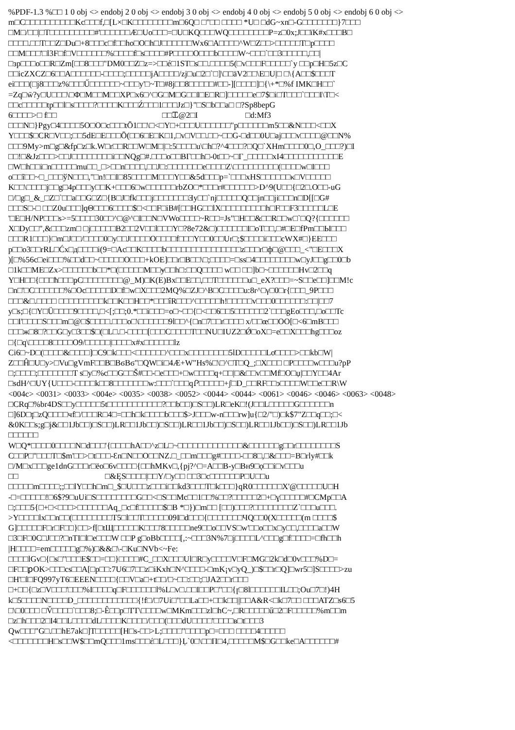%PDF-1.3 %□□ 1 0 obj <> endobj 2 0 obj <> endobj 3 0 obj <> endobj 4 0 obj <> endobj 5 0 obj <> endobj 6 0 obj <> m□C□□□□□□□□□□Kc□□□f,□[L×□K□□□□□□□□m□6Q□ □"□□ □□□□ *U□ □dG~xn□-G□□□□□□□}7□□□ □M□/□□|□T□□□□□□□□□#'□□□□□□Æ□Uo□□□=□U□KQ□□□WQ□□□□□□□□P=z□0x;J□□ïK#x□□□B□ □□□□.□□T□□Z□Du□+8□□□c□f□□ho□O□h□J□□□□□□Wx6□A□□□□^W□Z□□>□□□□□T□p□□□□ □□M□□□'□l3F□f□V□□□□□□%□□□□f□s□□□□#P□□□□O□□□b□□□□W~□□□`□□3□□□□□,□□| □зp□□□o□□R□Zm[□□8□□□"DM0□□Z□z=>□□é□1ST□s□□.□□□□5(□v□□□F□□□□□`y □□p□H□5z□C □□icZXCZ□6□□A□□□□□□-□□□□;□□□□□jA□□□□/zj□u□2□`□]\□□āV2□□\E□U|□ □\{A□□$□□□T ei□□□(□j8□□□z%□□□Ű□□□□□□~□□□y'□~T□#8j□□8□□□□□#□□-][□□□□]□{\+*□%f IMK□H□□` =Zq□w̄?y□U□□□\□Φ□M□□M□□XP□x6□^□G□M□G□□I□E□R□]□□□□□e□7$□i□T□□□`□□□I\T□< □□c□□□□□tp□□l□s□□□□?□□□□K□□□Ź□□□1□□□Jz□}"□S□b□□a□ □?Sp8bepG 6□□□□>□ f□□ □□Ꮖ@2□I □d:Mf3 □□□N□}Pgy□4□□□□5O□O□c□□□tŌ1□□\□<□Y□+□□□U□□□□□□"p□□□□□□m5□□&N□□□<□□X Y□□□$□CR□V□□;□□5dE□E□□□Ō(□□6□E□K□1,□v□V□□.□□~□□G-□d□□0U□aj□□□v□□□□@□□N% □□□9My>m□g□&fp□z□k.W□r□□R□□W□M□|□:5□□□□u\□h□?^4□□□?□Q□`XHm□□□□0□,O_□□□?)□I □□!□&Jz□□□>□□J□□□□□□□□i□□NQg□#.□□□o□□BΓ□□h□-0t□□~□Γ_□□□□□xI4□□□□□□□□□□□E □W□h□□i□n□□□□□mu□□_□>□□n□□□□,□□J□:□□□□□□□e□□□□Z\□□□□□□□□□(□□□□w□I□□□ o□□ĩ□□~□_□□□ўN□□□,"□n!□□I□85□□□□M□□□Y□□&5d□□□p=`□□□xHS□□□□□□κ□V□□□□□ K□□\□□□□j□□g□4p□□□y□□K+□□□6□w□□□□□□rbZO□*□□□r#□□□□□□>D^9(U□□{□2□.O□□-uG □/□g□_&_□Z□`□□a□□G□Z□{B□J□fk□□□j□□□□□□□Ǝy□□`nj□□□□□Q□□jn□□ji□□□n□D[[□G# □□□S□-□ □□Z0u□□□]qΘ□□□6□□□□$□<□□F□iB#[□□HG□□lX□□□□□□□□□h□F□□F3□□□□□L□E '□E□H/NP□□□s>=5□□□□30□□^□@^□I□□N□VWo□□□□~R□□=Js"□H□□&□□R□□w□`□Q?{□□□□□□ X□Dy□□",&□□□zm□ □j□□□□□B2□□2V□□l□□□Y□?8e72&□)□□□□□□I□oT□□,□#□E□fPm□□Ы□□□ □□□R1□□□}□m□J□□/□□□□0□y□□J□□□□O□□□□f□□□Y□□0□□Ur□;$□□□□i□□□cWX#□}EE□□□ p□□o3□□rRL□Ćx□д□□□□i(9=□Ac□□K□□□□b□□□□□□□□□□□□□□□z□□□r□ф□@□□□_<"□E□□□X )[□%56c□ei□□□%□□d□□~□□□□□O□□□+kOE]□□r□B□□\□;□□□□=□ss□4□□□□□□□□w□yJ□□g□□0□b □1k□□ME□Zx>□□□□□□b□□*□(□□□□□M□□ɏ□□h□:□□Q□□□□ w□□ □□]b□~□□□□□□Hv□2□□q Y□H□□{□□□ħ□□□ҏC□□□□□□□□@_M)□K(E)Bx□□E□□,□□T□□□□□□u□_eX?□□□=~S□□e□□]□□M!c □n□'□C□□□□□□%□Oc□□□□□D□f□w□X□□□2MQ%□ZJ□^B□C□□□□u:8r^□γ□0□r{□□□_9P□□□ □□□&□.□□□□ □□□□□□□□□k□□K□□H□□*□□□îR□□□^□□□□□h!□□□□□v□□□0□□□□□□:□□|□□7 y□s;□{□Y□Ü□□□□9□□□□,□<[;□□;0.*□□i□□□=o□~□□{□<□□6□□5□□□□□□2`□□□gEo□□□,□o□□Tc □□I'□□□□S□□□m□@□$□□□□.□□□o□\□□□□□□9l□□^{□n□7□□r□□□□ x/□□œ□□OO[□<6□mB□□□ □□□ж□8□?□□G□y□3□□$□(□L□.□-□□□□[□□□C□□□□T□□NU□IUZ2□Ǿ□oX□=e□□X□□□hg□□□oz □{□q\□□□□8□□□□O9/□□□□□|□□□□x#x□□□□□□lz Ci6□~D□(□□□□&□□□□]□C9□k□□□<□□□□□□^□□□x□□□□□□□□5lD□□□□□Lơ□□□□>□□kb□W| Z□□Ĥ□U□y>□Vu□gVmF□□B□BϭBϭ"□QW□i□4Æ+W"Hs%□\□^□T□Q_;□X□□□ □P□□□□w□□□u?pP □;□□□□;□□□□□□□T s□y□%c□□G□□Š#□□-□e□□□+□w□□□□q+□□|□&□□v□□Mf□O□џ|□□Y□□4Ar □sdH^□UY{U□□□-□□□□k□□8□□□□□□□w:□□□`□□□qᎵ□□□□□+ʃ□D_□□RF□□э□□□□W□□e□□R\W <004c> <0031> <0033> <004e> <0035> <0038> <0052> <0044> <0044> <0061> <0046> <0046> <0063> <0048> □CRq□%br4DS□□y□□□□□5t□□□□□□□□□□□?□□b□□)□S□□)LR□eK□!(J□□L□□□□□G□□□□□□n □]6D□ţ□zQ□□□□чf□/□□□R□4□=□□h□k□□□□b□□□$>J□□□w-n□□□rw]u{□2/"□)□k$7"Z□□q□□;□< &0K□□s;g□j&□□1Jb□□)□S□□)LR□□1Jb□□)□S□□)LR□□1Jb□□)□S□□)LR□□1Jb□□)□S□□)LR□□1Jb □□□□□□ W□Q*□□□□0□□□□N□d□□□'{□□□□hA□□^z□L□~□□□□□□□□□□□□□&□□□□□□g□□r□□□□□□□□S C□□P□"□□□T□$m'□□>□t□□□-Ɛn□N□□O□□NZ.□_□□m□□□g#□□□□-□□8□,□&□□□=B□rly#□□k □/M□x□□□ge1dnG□□□r□ëo□6v□□□□{□□hMKv□,{pj?^□=A□□B-y□Вн9□ọ□□i□v□□□u □□ □&ĘS□□□□|□□Y/□y□□ □□3□c□□□□□□P□U□□u □□□□□m□□□□;;□□lY□□h□m□_$□U□□□z□□□i□□kd3□□□T□k□□□}qR0□□□□□□X'@□□□□□U□H -□=□□□□□!□6$?9□uUi□S□□□□□□□□G□□<□S□□Mc□□1□□%□□?□□□□□2□+□ɣ□□□□□#□CMp□□A □;□□□5{□+□<□□□>□□□□□□Aq_□c□f□□□□□$□B *□})□m□□ [□□)□□□?□□□□□□□□Z`□□□u□□□. >Y□□□□lx□□n□□(□□□□□□□□T5□l□□T□□□□□09I□d□□□{□□□□□□□ЧQ□□0(X□□□□□(m □□□□$ G]□□□□□F□r□F□□}□□>f[□tЩ□□□□□K□□□'8□□□□□ne9□□o□□VS□w'□□o□□x□y□□,□□□□a□□W □3□F□0C□J□□?□nTI□l□e□□□W □□P g□oBb□□□□[,:~□□□3N%7□j□□□□L^□□□g□f□□□□=□fh□□h |H□□□□=em□□□□□g□%)□&&□\-□Ku□NVb<~Fe: □□□□lGv□{□s□"□□□E$□□=□□}□□□□#C_□□X□□□Ul□R□y□□□□V□F□MG□2k□d□0v□□□%D□= □F□□ꝑOK>□□□cs□□A[□p□□:7U6□7□□z□iKxh□N^□□□□-□mK¡v□yQ_)□$□□r□Q]□wr5□]S□□□□>zu □H'□l□FQ997yT6□EEEN□□□□{□□V□a□+t□□/□~□□:□□;□JA2□□r□□□ □+□□{□z□V□□□'□□□%I□□□□q□F□□□□□□l%L□v□.□□I□□P□"□□{ɼ□8l□□□□□□IL□□;Ou□7□!)4H k□5□□□□N□□□□D_□□□□□□□□□□□□{!f□/□7Ui□"□□La□□+□□k□□||□□A&R<□k□7□□ □□□ATZ□s6□5 □\□0□□□ □V̌□□□□`□□□8;□-Ê□□p□TT\□□□□w□MKm□□□zl□hC~,□R□□□□□ű□2□F□□□□□%m□□m □z□h□□□2□I4□□L□□□□dL□□□□K□□□□/□□□(□□□dU□□□□'□□□□в□t□□□3 Qw□□□"G□.□□hE7ak□]T□□□□□[H□s-□□>L;□□□□"□□□□p□=□□□ □□□□4□□□□□ <□□□□□□□H□s□□W$□□mQ□□□1ms□□□έ□L□□□}Ḷ`0□\□□Π□4,□□□□□M$□G□□ke□A□□□□□□#